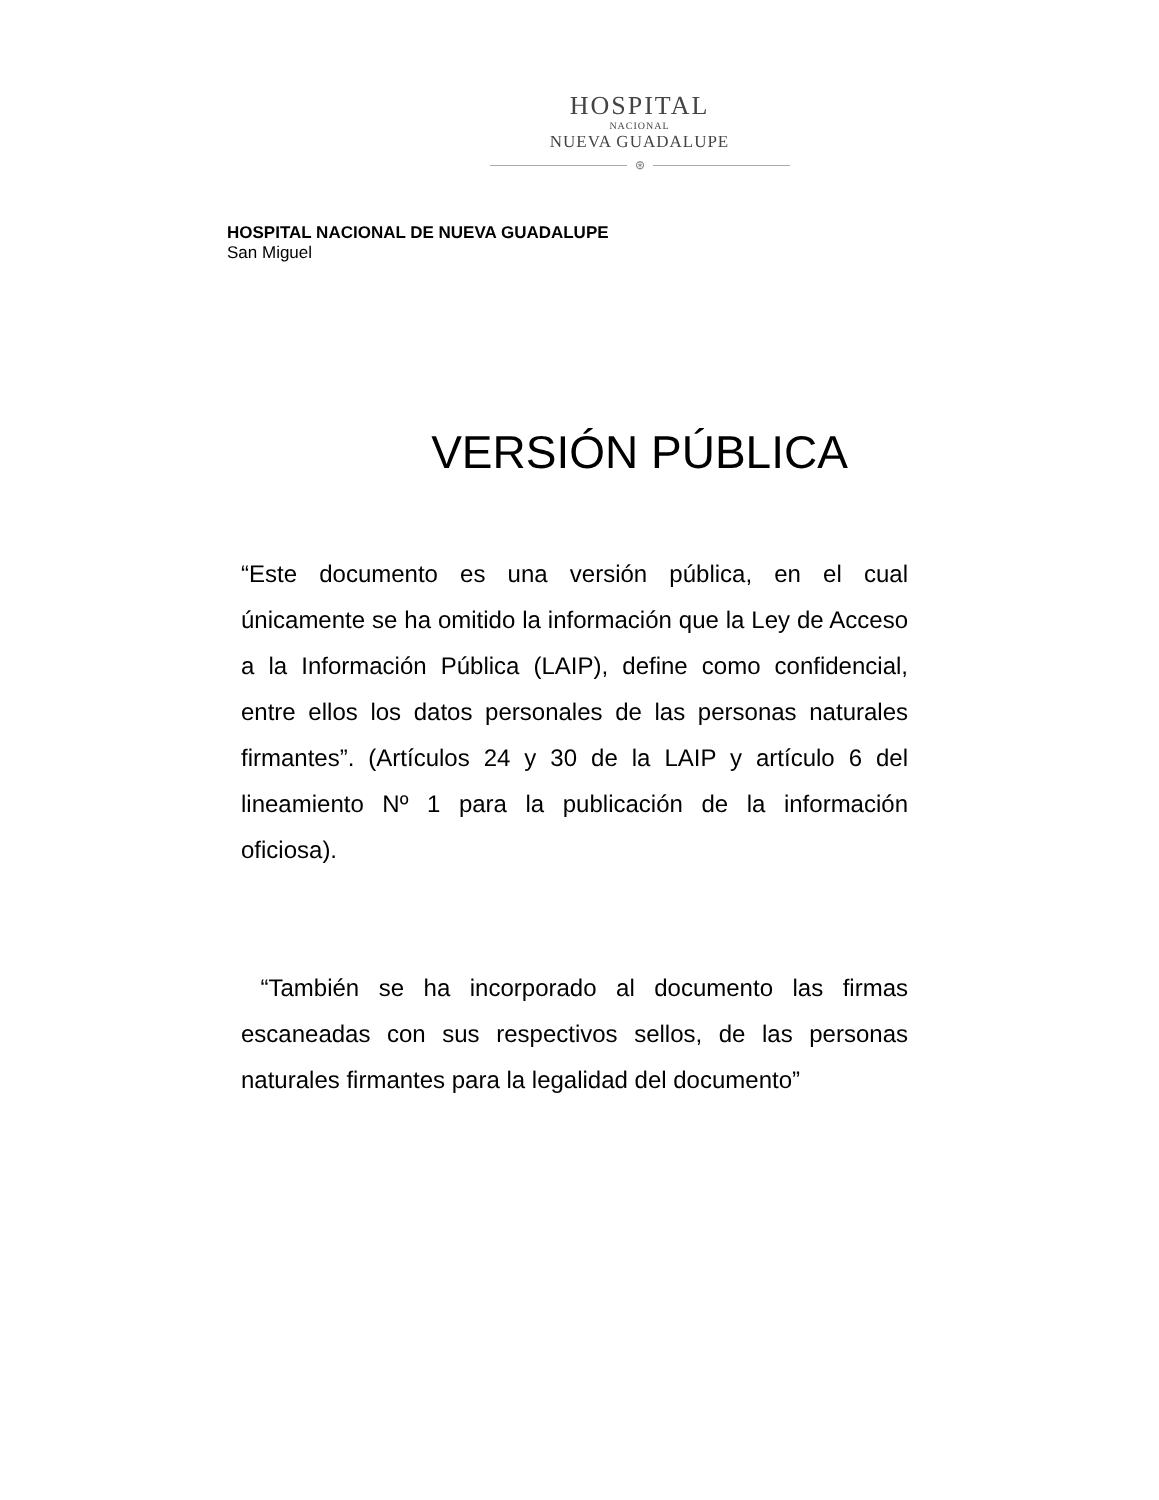HOSPITAL
NACIONAL
NUEVA GUADALUPE
⊛
HOSPITAL NACIONAL DE NUEVA GUADALUPE
San Miguel
VERSIÓN PÚBLICA
“Este documento es una versión pública, en el cual únicamente se ha omitido la información que la Ley de Acceso a la Información Pública (LAIP), define como confidencial, entre ellos los datos personales de las personas naturales firmantes”. (Artículos 24 y 30 de la LAIP y artículo 6 del lineamiento Nº 1 para la publicación de la información oficiosa).
“También se ha incorporado al documento las firmas escaneadas con sus respectivos sellos, de las personas naturales firmantes para la legalidad del documento”